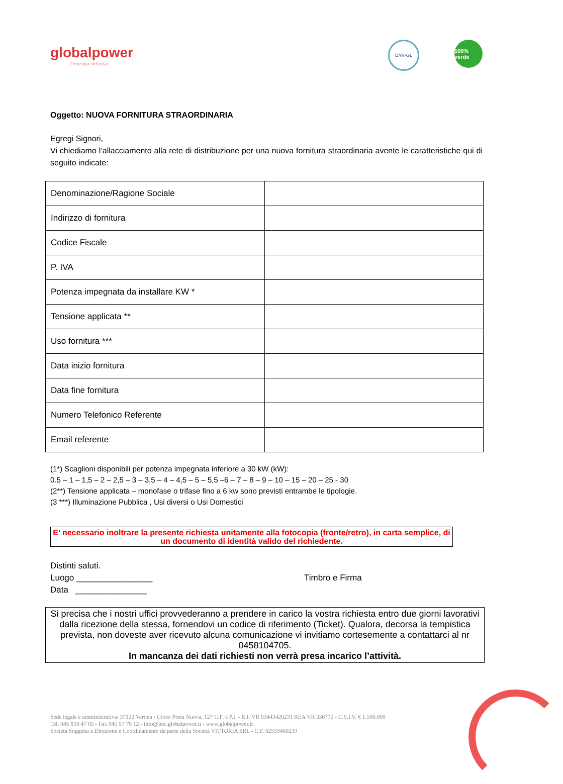globalpower
l'energia virtuosa
DNV·GL
100% verde
Oggetto: NUOVA FORNITURA STRAORDINARIA
Egregi Signori,
Vi chiediamo l’allacciamento alla rete di distribuzione per una nuova fornitura straordinaria avente le caratteristiche qui di seguito indicate:
| Denominazione/Ragione Sociale | |
| Indirizzo di fornitura | |
| Codice Fiscale | |
| P. IVA | |
| Potenza impegnata da installare KW * | |
| Tensione applicata ** | |
| Uso fornitura *** | |
| Data inizio fornitura | |
| Data fine fornitura | |
| Numero Telefonico Referente | |
| Email referente | |
(1*) Scaglioni disponibili per potenza impegnata inferiore a 30 kW (kW):
0.5 – 1 – 1,5 – 2 – 2,5 – 3 – 3,5 – 4 – 4,5 – 5 – 5,5 –6 – 7 – 8 – 9 – 10 – 15 – 20 – 25 - 30
(2**) Tensione applicata – monofase o trifase fino a 6 kw sono previsti entrambe le tipologie.
(3 ***) Illuminazione Pubblica , Usi diversi o Usi Domestici
E’ necessario inoltrare la presente richiesta unitamente alla fotocopia (fronte/retro), in carta semplice, di un documento di identità valido del richiedente.
Distinti saluti.
Luogo ________________
Data _______________
Timbro e Firma
Si precisa che i nostri uffici provvederanno a prendere in carico la vostra richiesta entro due giorni lavorativi dalla ricezione della stessa, fornendovi un codice di riferimento (Ticket). Qualora, decorsa la tempistica prevista, non doveste aver ricevuto alcuna comunicazione vi invitiamo cortesemente a contattarci al nr 0458104705.
In mancanza dei dati richiesti non verrà presa incarico l’attività.
Sede legale e amministrativa: 37122 Verona - Corso Porta Nuova, 127 C.F. e P.I. - R.I. VR 03443420231 REA VR 336772 - C.S.I.V. € 1.500.000
Tel. 045 810 47 05 - Fax 045 57 70 12 - info@pec.globalpower.it - www.globalpower.it
Società Soggetta a Direzione e Coordinamento da parte della Società VITTORIA SRL - C.F. 02559460239